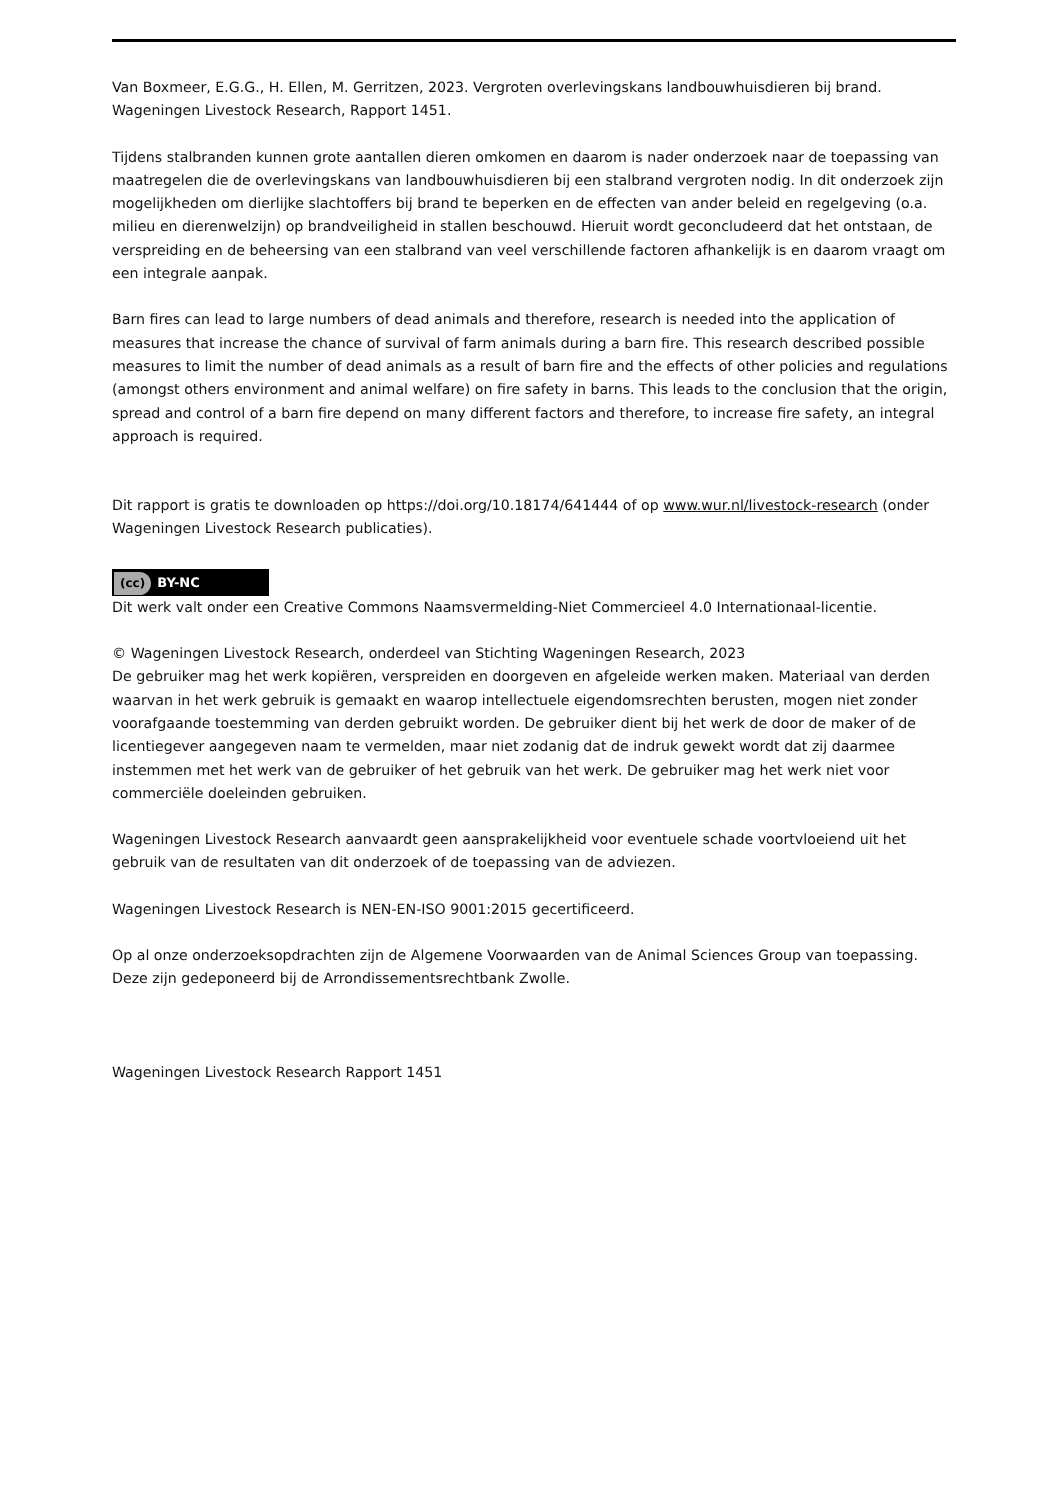Van Boxmeer, E.G.G., H. Ellen, M. Gerritzen, 2023. Vergroten overlevingskans landbouwhuisdieren bij brand. Wageningen Livestock Research, Rapport 1451.
Tijdens stalbranden kunnen grote aantallen dieren omkomen en daarom is nader onderzoek naar de toepassing van maatregelen die de overlevingskans van landbouwhuisdieren bij een stalbrand vergroten nodig. In dit onderzoek zijn mogelijkheden om dierlijke slachtoffers bij brand te beperken en de effecten van ander beleid en regelgeving (o.a. milieu en dierenwelzijn) op brandveiligheid in stallen beschouwd. Hieruit wordt geconcludeerd dat het ontstaan, de verspreiding en de beheersing van een stalbrand van veel verschillende factoren afhankelijk is en daarom vraagt om een integrale aanpak.
Barn fires can lead to large numbers of dead animals and therefore, research is needed into the application of measures that increase the chance of survival of farm animals during a barn fire. This research described possible measures to limit the number of dead animals as a result of barn fire and the effects of other policies and regulations (amongst others environment and animal welfare) on fire safety in barns. This leads to the conclusion that the origin, spread and control of a barn fire depend on many different factors and therefore, to increase fire safety, an integral approach is required.
Dit rapport is gratis te downloaden op https://doi.org/10.18174/641444 of op www.wur.nl/livestock-research (onder Wageningen Livestock Research publicaties).
(cc) BY-NC
Dit werk valt onder een Creative Commons Naamsvermelding-Niet Commercieel 4.0 Internationaal-licentie.
© Wageningen Livestock Research, onderdeel van Stichting Wageningen Research, 2023
De gebruiker mag het werk kopiëren, verspreiden en doorgeven en afgeleide werken maken. Materiaal van derden waarvan in het werk gebruik is gemaakt en waarop intellectuele eigendomsrechten berusten, mogen niet zonder voorafgaande toestemming van derden gebruikt worden. De gebruiker dient bij het werk de door de maker of de licentiegever aangegeven naam te vermelden, maar niet zodanig dat de indruk gewekt wordt dat zij daarmee instemmen met het werk van de gebruiker of het gebruik van het werk. De gebruiker mag het werk niet voor commerciële doeleinden gebruiken.
Wageningen Livestock Research aanvaardt geen aansprakelijkheid voor eventuele schade voortvloeiend uit het gebruik van de resultaten van dit onderzoek of de toepassing van de adviezen.
Wageningen Livestock Research is NEN-EN-ISO 9001:2015 gecertificeerd.
Op al onze onderzoeksopdrachten zijn de Algemene Voorwaarden van de Animal Sciences Group van toepassing. Deze zijn gedeponeerd bij de Arrondissementsrechtbank Zwolle.
Wageningen Livestock Research Rapport 1451